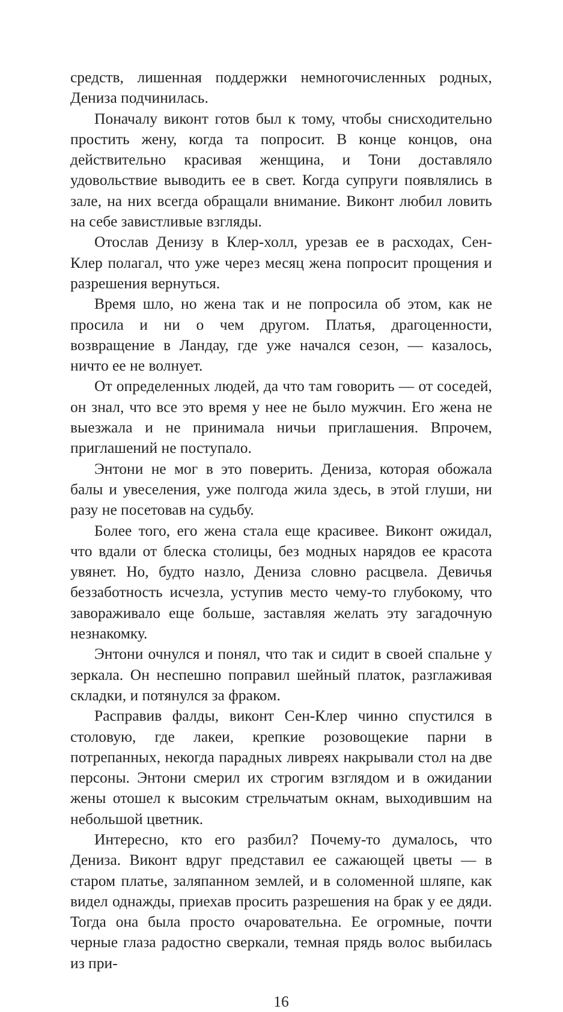средств, лишенная поддержки немногочисленных родных, Дениза подчинилась.
Поначалу виконт готов был к тому, чтобы снисходительно простить жену, когда та попросит. В конце концов, она действительно красивая женщина, и Тони доставляло удовольствие выводить ее в свет. Когда супруги появлялись в зале, на них всегда обращали внимание. Виконт любил ловить на себе завистливые взгляды.
Отослав Денизу в Клер-холл, урезав ее в расходах, Сен-Клер полагал, что уже через месяц жена попросит прощения и разрешения вернуться.
Время шло, но жена так и не попросила об этом, как не просила и ни о чем другом. Платья, драгоценности, возвращение в Ландау, где уже начался сезон, — казалось, ничто ее не волнует.
От определенных людей, да что там говорить — от соседей, он знал, что все это время у нее не было мужчин. Его жена не выезжала и не принимала ничьи приглашения. Впрочем, приглашений не поступало.
Энтони не мог в это поверить. Дениза, которая обожала балы и увеселения, уже полгода жила здесь, в этой глуши, ни разу не посетовав на судьбу.
Более того, его жена стала еще красивее. Виконт ожидал, что вдали от блеска столицы, без модных нарядов ее красота увянет. Но, будто назло, Дениза словно расцвела. Девичья беззаботность исчезла, уступив место чему-то глубокому, что завораживало еще больше, заставляя желать эту загадочную незнакомку.
Энтони очнулся и понял, что так и сидит в своей спальне у зеркала. Он неспешно поправил шейный платок, разглаживая складки, и потянулся за фраком.
Расправив фалды, виконт Сен-Клер чинно спустился в столовую, где лакеи, крепкие розовощекие парни в потрепанных, некогда парадных ливреях накрывали стол на две персоны. Энтони смерил их строгим взглядом и в ожидании жены отошел к высоким стрельчатым окнам, выходившим на небольшой цветник.
Интересно, кто его разбил? Почему-то думалось, что Дениза. Виконт вдруг представил ее сажающей цветы — в старом платье, заляпанном землей, и в соломенной шляпе, как видел однажды, приехав просить разрешения на брак у ее дяди. Тогда она была просто очаровательна. Ее огромные, почти черные глаза радостно сверкали, темная прядь волос выбилась из при-
16